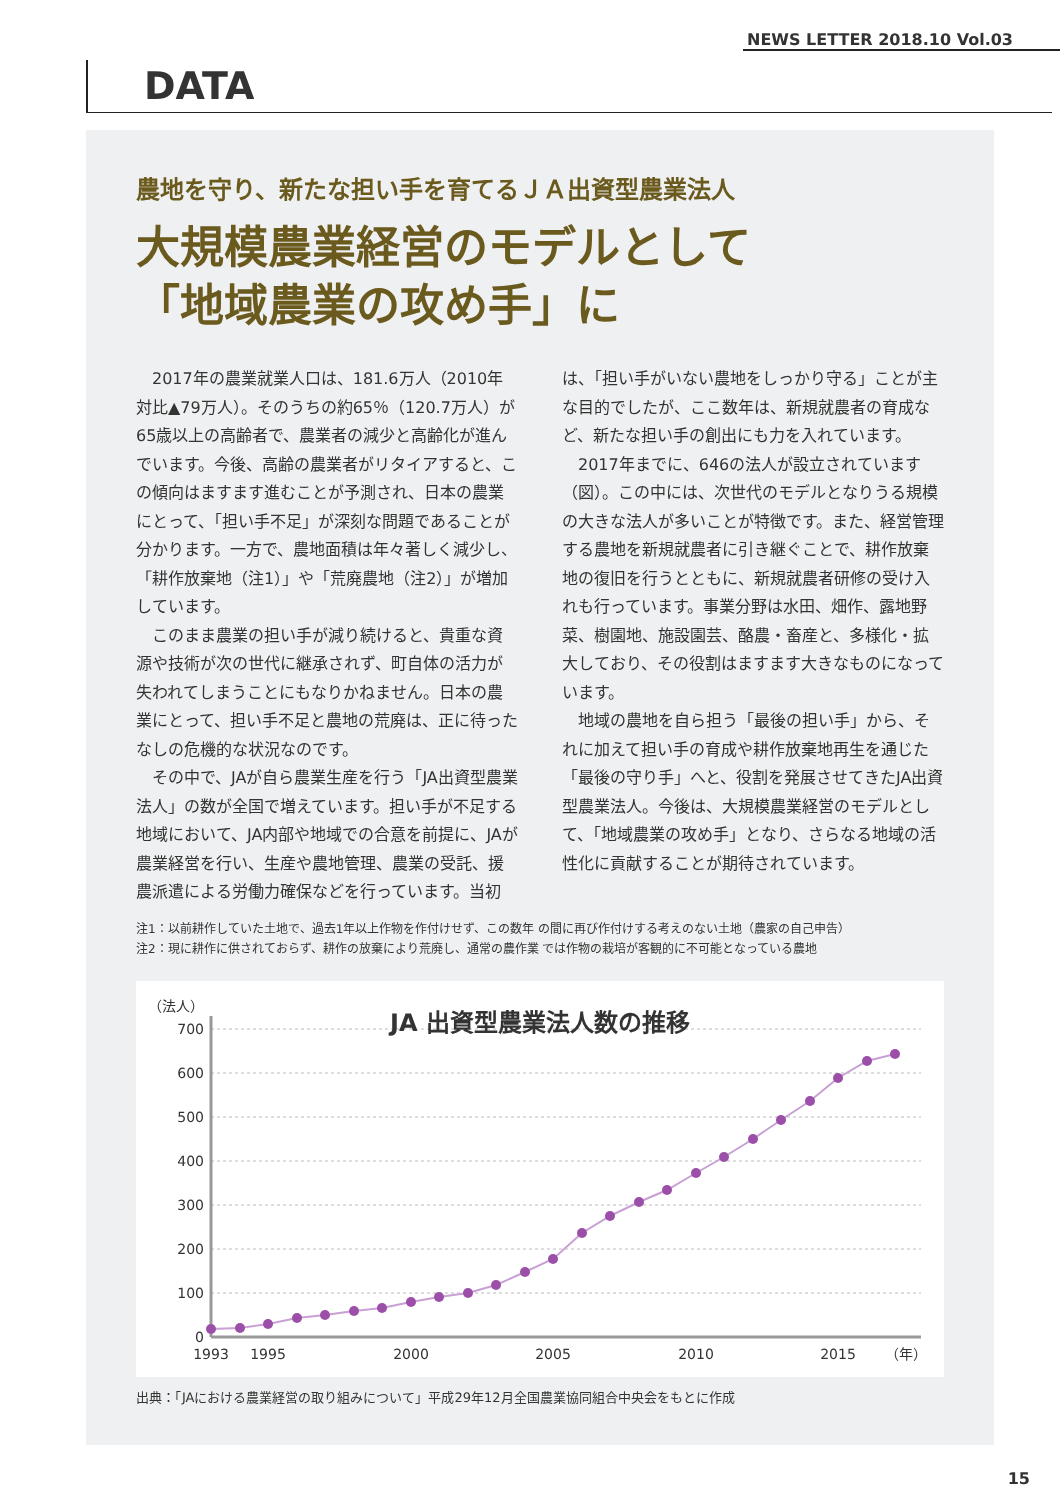NEWS LETTER 2018.10 Vol.03
DATA
農地を守り、新たな担い手を育てるＪＡ出資型農業法人
大規模農業経営のモデルとして
「地域農業の攻め手」に
2017年の農業就業人口は、181.6万人（2010年対比▲79万人）。そのうちの約65％（120.7万人）が65歳以上の高齢者で、農業者の減少と高齢化が進んでいます。今後、高齢の農業者がリタイアすると、この傾向はますます進むことが予測され、日本の農業にとって、「担い手不足」が深刻な問題であることが分かります。一方で、農地面積は年々著しく減少し、「耕作放棄地（注1）」や「荒廃農地（注2）」が増加しています。
このまま農業の担い手が減り続けると、貴重な資源や技術が次の世代に継承されず、町自体の活力が失われてしまうことにもなりかねません。日本の農業にとって、担い手不足と農地の荒廃は、正に待ったなしの危機的な状況なのです。
その中で、JAが自ら農業生産を行う「JA出資型農業法人」の数が全国で増えています。担い手が不足する地域において、JA内部や地域での合意を前提に、JAが農業経営を行い、生産や農地管理、農業の受託、援農派遣による労働力確保などを行っています。当初は、「担い手がいない農地をしっかり守る」ことが主な目的でしたが、ここ数年は、新規就農者の育成など、新たな担い手の創出にも力を入れています。
2017年までに、646の法人が設立されています（図）。この中には、次世代のモデルとなりうる規模の大きな法人が多いことが特徴です。また、経営管理する農地を新規就農者に引き継ぐことで、耕作放棄地の復旧を行うとともに、新規就農者研修の受け入れも行っています。事業分野は水田、畑作、露地野菜、樹園地、施設園芸、酪農・畜産と、多様化・拡大しており、その役割はますます大きなものになっています。
地域の農地を自ら担う「最後の担い手」から、それに加えて担い手の育成や耕作放棄地再生を通じた「最後の守り手」へと、役割を発展させてきたJA出資型農業法人。今後は、大規模農業経営のモデルとして、「地域農業の攻め手」となり、さらなる地域の活性化に貢献することが期待されています。
注1：以前耕作していた土地で、過去1年以上作物を作付けせず、この数年 の間に再び作付けする考えのない土地（農家の自己申告）
注2：現に耕作に供されておらず、耕作の放棄により荒廃し、通常の農作業 では作物の栽培が客観的に不可能となっている農地
（法人）
700
600
500
400
300
200
100
0
1993
1995
2000
2005
2010
2015
（年）
JA 出資型農業法人数の推移
出典：「JAにおける農業経営の取り組みについて」平成29年12月全国農業協同組合中央会をもとに作成
15